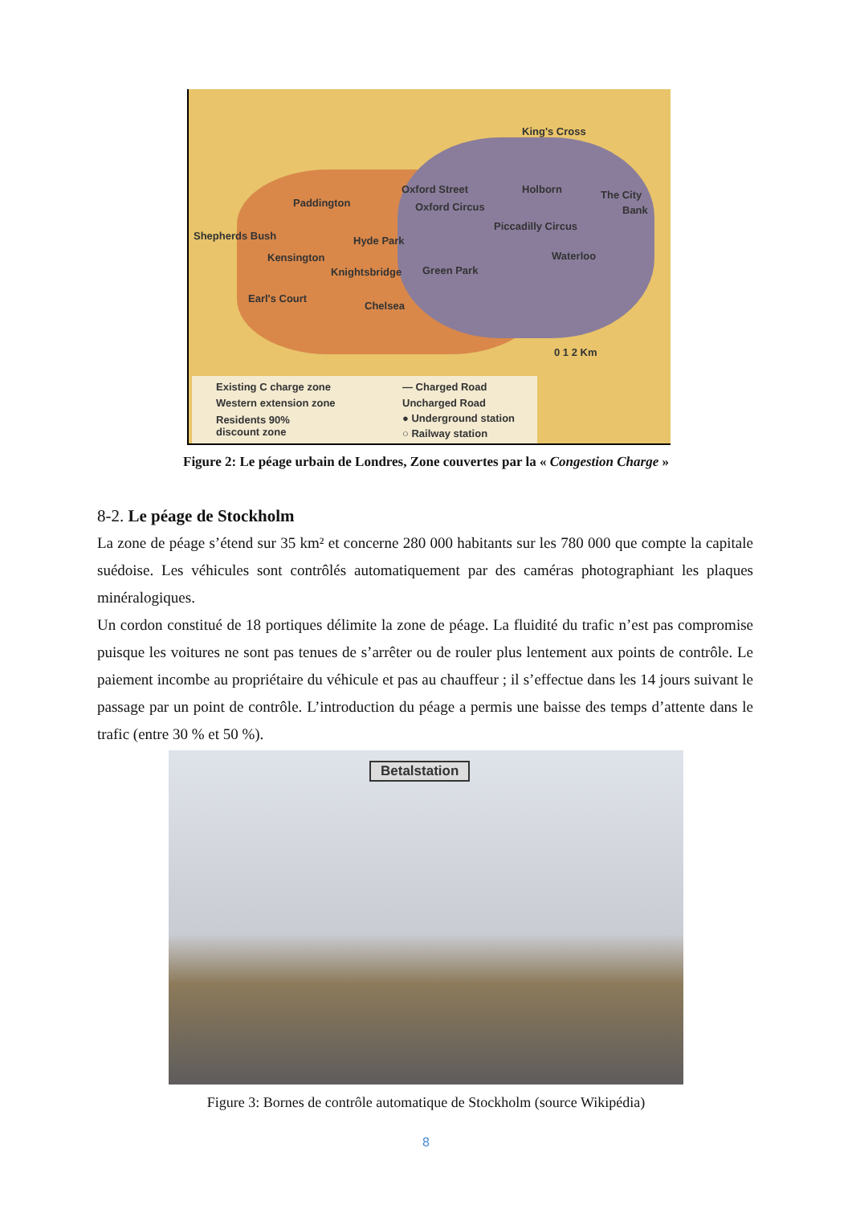King's Cross
Oxford Street Holborn The City
Bank
Paddington Oxford Circus
Piccadilly Circus
Shepherds Bush Hyde Park
Kensington Waterloo
Knightsbridge Green Park
Earl's Court
Chelsea
0 1 2 Km
Existing C charge zone
Western extension zone
Residents 90%
discount zone
— Charged Road
Uncharged Road
● Underground station
○ Railway station
Figure 2: Le péage urbain de Londres, Zone couvertes par la « Congestion Charge »
8-2. Le péage de Stockholm
La zone de péage s’étend sur 35 km² et concerne 280 000 habitants sur les 780 000 que compte la capitale suédoise. Les véhicules sont contrôlés automatiquement par des caméras photographiant les plaques minéralogiques.
Un cordon constitué de 18 portiques délimite la zone de péage. La fluidité du trafic n’est pas compromise puisque les voitures ne sont pas tenues de s’arrêter ou de rouler plus lentement aux points de contrôle. Le paiement incombe au propriétaire du véhicule et pas au chauffeur ; il s’effectue dans les 14 jours suivant le passage par un point de contrôle. L’introduction du péage a permis une baisse des temps d’attente dans le trafic (entre 30 % et 50 %).
Betalstation
Figure 3: Bornes de contrôle automatique de Stockholm (source Wikipédia)
8